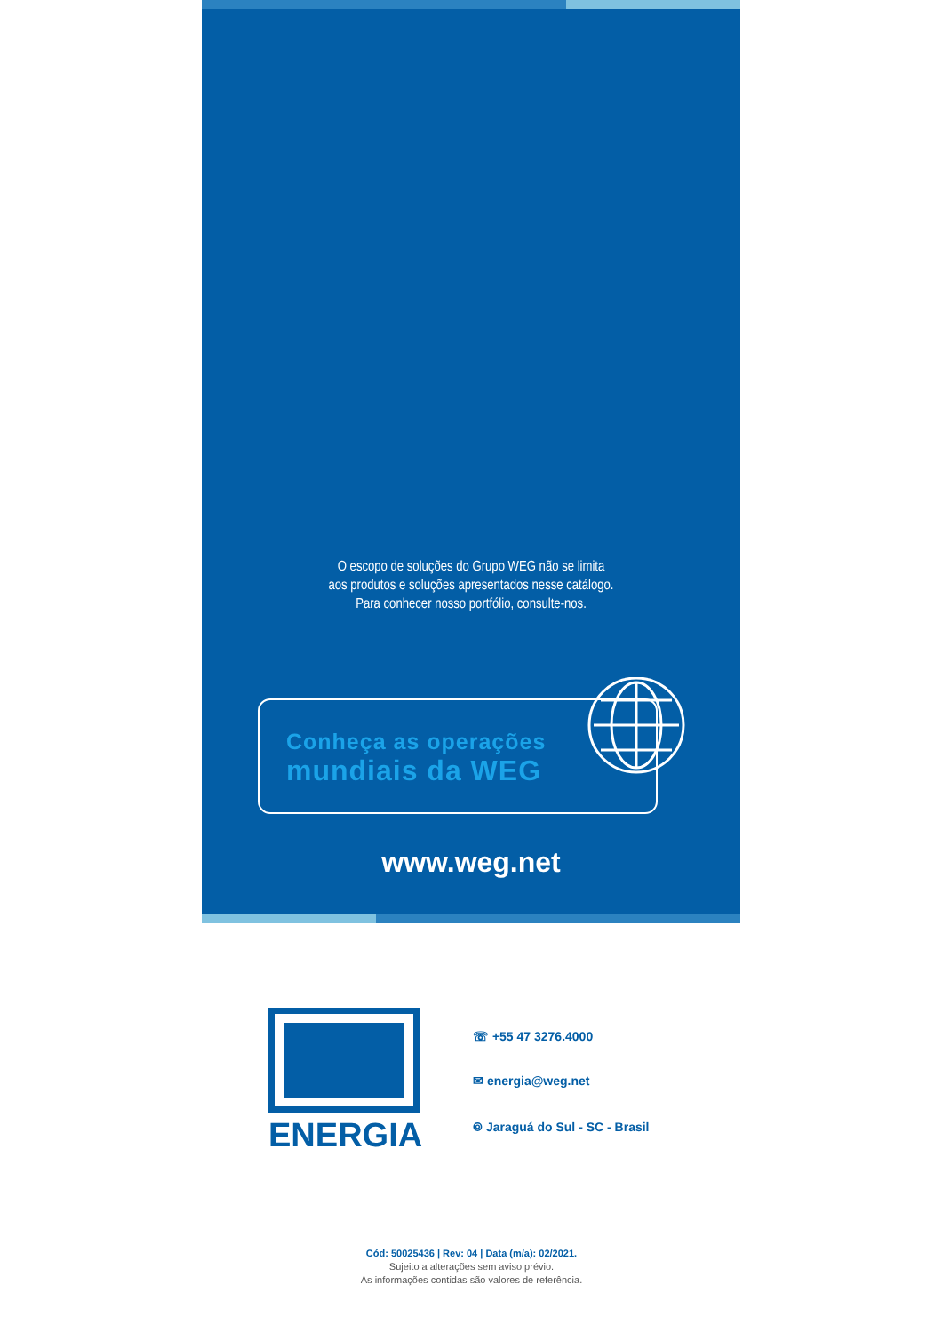O escopo de soluções do Grupo WEG não se limita
aos produtos e soluções apresentados nesse catálogo.
Para conhecer nosso portfólio, consulte-nos.
Conheça as operações
mundiais da WEG
www.weg.net
ENERGIA
☏ +55 47 3276.4000
✉ energia@weg.net
⌾ Jaraguá do Sul - SC - Brasil
Cód: 50025436 | Rev: 04 | Data (m/a): 02/2021.
Sujeito a alterações sem aviso prévio.
As informações contidas são valores de referência.